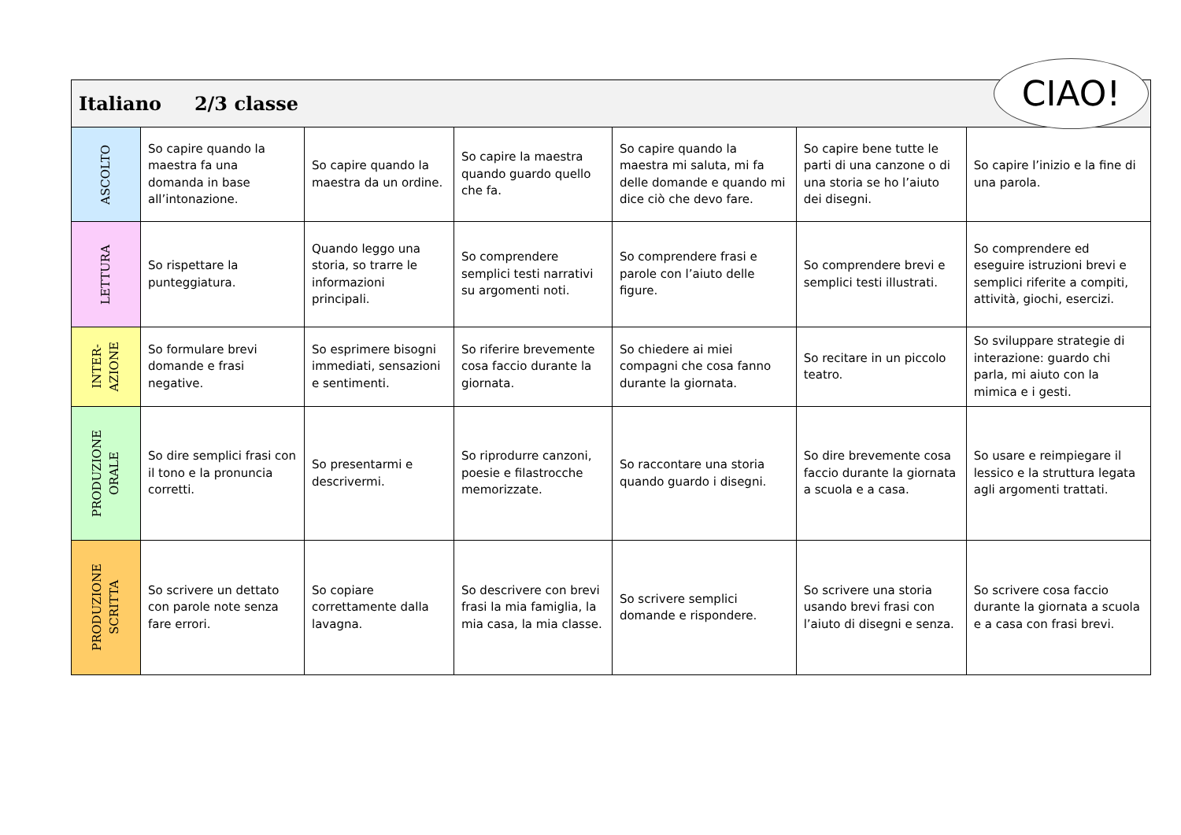| Italiano 2/3 classe | | | | | | |
| ASCOLTO | So capire quando la maestra fa una domanda in base all’intonazione. | So capire quando la maestra da un ordine. | So capire la maestra quando guardo quello che fa. | So capire quando la maestra mi saluta, mi fa delle domande e quando mi dice ciò che devo fare. | So capire bene tutte le parti di una canzone o di una storia se ho l’aiuto dei disegni. | So capire l’inizio e la fine di una parola. |
| LETTURA | So rispettare la punteggiatura. | Quando leggo una storia, so trarre le informazioni principali. | So comprendere semplici testi narrativi su argomenti noti. | So comprendere frasi e parole con l’aiuto delle figure. | So comprendere brevi e semplici testi illustrati. | So comprendere ed eseguire istruzioni brevi e semplici riferite a compiti, attività, giochi, esercizi. |
| INTER- AZIONE | So formulare brevi domande e frasi negative. | So esprimere bisogni immediati, sensazioni e sentimenti. | So riferire brevemente cosa faccio durante la giornata. | So chiedere ai miei compagni che cosa fanno durante la giornata. | So recitare in un piccolo teatro. | So sviluppare strategie di interazione: guardo chi parla, mi aiuto con la mimica e i gesti. |
| PRODUZIONE ORALE | So dire semplici frasi con il tono e la pronuncia corretti. | So presentarmi e descrivermi. | So riprodurre canzoni, poesie e filastrocche memorizzate. | So raccontare una storia quando guardo i disegni. | So dire brevemente cosa faccio durante la giornata a scuola e a casa. | So usare e reimpiegare il lessico e la struttura legata agli argomenti trattati. |
| PRODUZIONE SCRITTA | So scrivere un dettato con parole note senza fare errori. | So copiare correttamente dalla lavagna. | So descrivere con brevi frasi la mia famiglia, la mia casa, la mia classe. | So scrivere semplici domande e rispondere. | So scrivere una storia usando brevi frasi con l’aiuto di disegni e senza. | So scrivere cosa faccio durante la giornata a scuola e a casa con frasi brevi. |
CIAO!